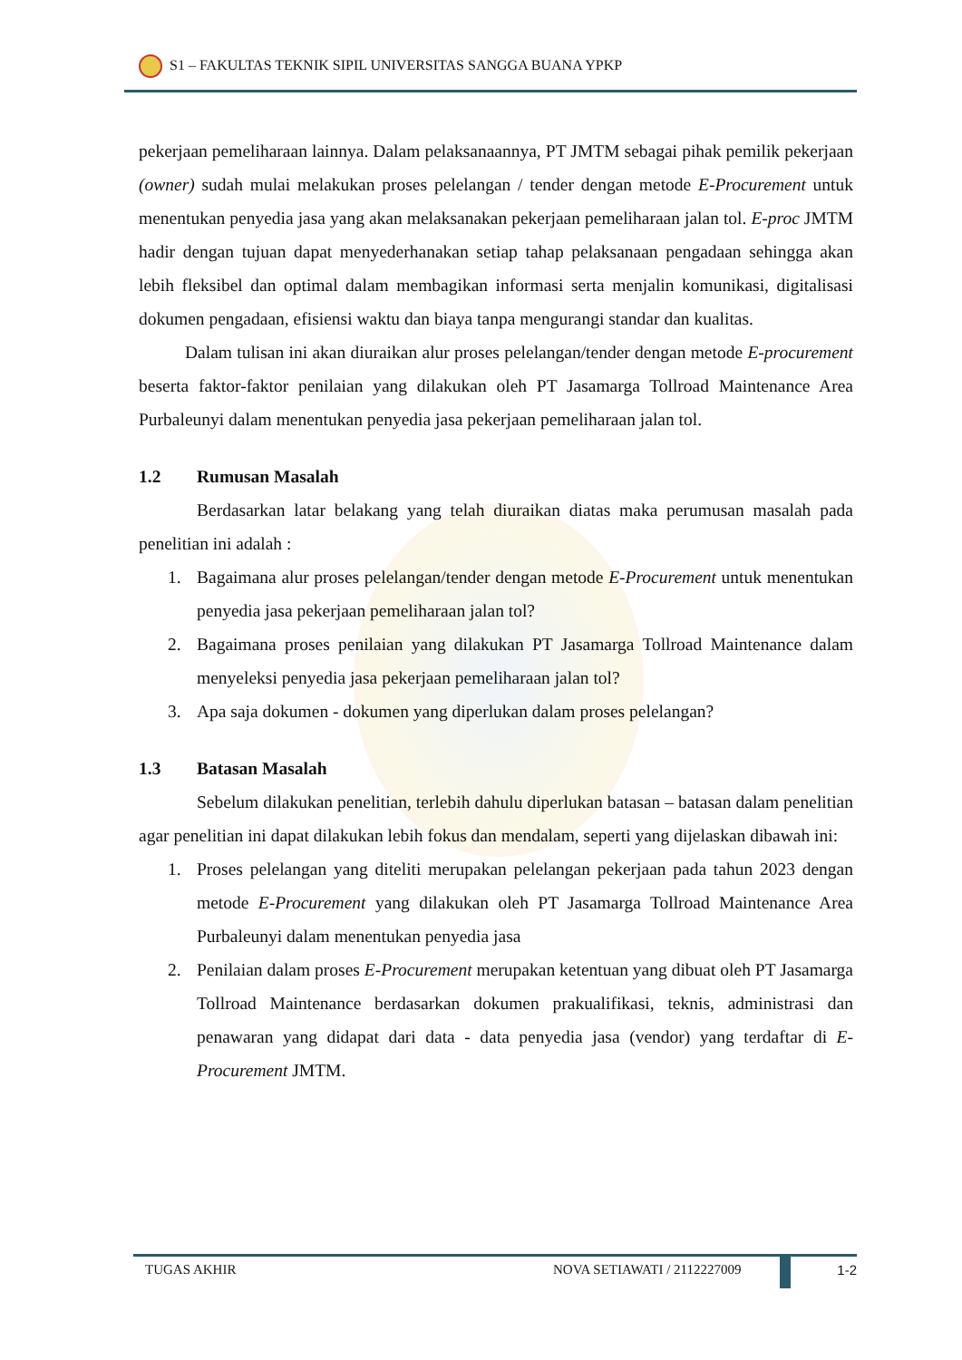S1 – FAKULTAS TEKNIK SIPIL UNIVERSITAS SANGGA BUANA YPKP
pekerjaan pemeliharaan lainnya. Dalam pelaksanaannya, PT JMTM sebagai pihak pemilik pekerjaan (owner) sudah mulai melakukan proses pelelangan / tender dengan metode E-Procurement untuk menentukan penyedia jasa yang akan melaksanakan pekerjaan pemeliharaan jalan tol. E-proc JMTM hadir dengan tujuan dapat menyederhanakan setiap tahap pelaksanaan pengadaan sehingga akan lebih fleksibel dan optimal dalam membagikan informasi serta menjalin komunikasi, digitalisasi dokumen pengadaan, efisiensi waktu dan biaya tanpa mengurangi standar dan kualitas.
Dalam tulisan ini akan diuraikan alur proses pelelangan/tender dengan metode E-procurement beserta faktor-faktor penilaian yang dilakukan oleh PT Jasamarga Tollroad Maintenance Area Purbaleunyi dalam menentukan penyedia jasa pekerjaan pemeliharaan jalan tol.
1.2 Rumusan Masalah
Berdasarkan latar belakang yang telah diuraikan diatas maka perumusan masalah pada penelitian ini adalah :
1. Bagaimana alur proses pelelangan/tender dengan metode E-Procurement untuk menentukan penyedia jasa pekerjaan pemeliharaan jalan tol?
2. Bagaimana proses penilaian yang dilakukan PT Jasamarga Tollroad Maintenance dalam menyeleksi penyedia jasa pekerjaan pemeliharaan jalan tol?
3. Apa saja dokumen - dokumen yang diperlukan dalam proses pelelangan?
1.3 Batasan Masalah
Sebelum dilakukan penelitian, terlebih dahulu diperlukan batasan – batasan dalam penelitian agar penelitian ini dapat dilakukan lebih fokus dan mendalam, seperti yang dijelaskan dibawah ini:
1. Proses pelelangan yang diteliti merupakan pelelangan pekerjaan pada tahun 2023 dengan metode E-Procurement yang dilakukan oleh PT Jasamarga Tollroad Maintenance Area Purbaleunyi dalam menentukan penyedia jasa
2. Penilaian dalam proses E-Procurement merupakan ketentuan yang dibuat oleh PT Jasamarga Tollroad Maintenance berdasarkan dokumen prakualifikasi, teknis, administrasi dan penawaran yang didapat dari data - data penyedia jasa (vendor) yang terdaftar di E-Procurement JMTM.
TUGAS AKHIR NOVA SETIAWATI / 2112227009 1-2